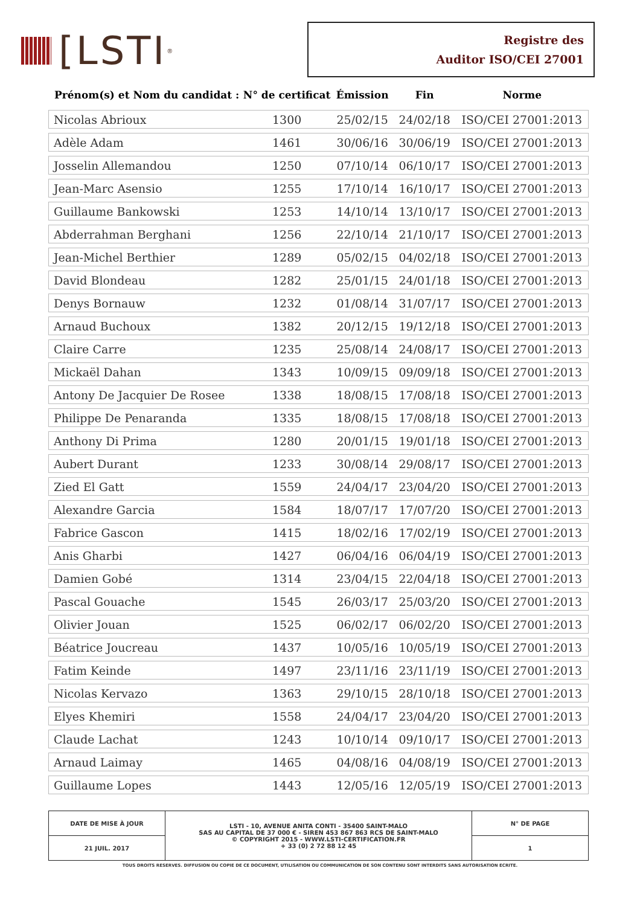[LSTI<sup>®</sup>
Registre des
Auditor ISO/CEI 27001
| Prénom(s) et Nom du candidat : | N° de certificat | Émission | Fin | Norme |
| --- | --- | --- | --- | --- |
| Nicolas Abrioux | 1300 | 25/02/15 | 24/02/18 | ISO/CEI 27001:2013 |
| Adèle Adam | 1461 | 30/06/16 | 30/06/19 | ISO/CEI 27001:2013 |
| Josselin Allemandou | 1250 | 07/10/14 | 06/10/17 | ISO/CEI 27001:2013 |
| Jean-Marc Asensio | 1255 | 17/10/14 | 16/10/17 | ISO/CEI 27001:2013 |
| Guillaume Bankowski | 1253 | 14/10/14 | 13/10/17 | ISO/CEI 27001:2013 |
| Abderrahman Berghani | 1256 | 22/10/14 | 21/10/17 | ISO/CEI 27001:2013 |
| Jean-Michel Berthier | 1289 | 05/02/15 | 04/02/18 | ISO/CEI 27001:2013 |
| David Blondeau | 1282 | 25/01/15 | 24/01/18 | ISO/CEI 27001:2013 |
| Denys Bornauw | 1232 | 01/08/14 | 31/07/17 | ISO/CEI 27001:2013 |
| Arnaud Buchoux | 1382 | 20/12/15 | 19/12/18 | ISO/CEI 27001:2013 |
| Claire Carre | 1235 | 25/08/14 | 24/08/17 | ISO/CEI 27001:2013 |
| Mickaël Dahan | 1343 | 10/09/15 | 09/09/18 | ISO/CEI 27001:2013 |
| Antony De Jacquier De Rosee | 1338 | 18/08/15 | 17/08/18 | ISO/CEI 27001:2013 |
| Philippe De Penaranda | 1335 | 18/08/15 | 17/08/18 | ISO/CEI 27001:2013 |
| Anthony Di Prima | 1280 | 20/01/15 | 19/01/18 | ISO/CEI 27001:2013 |
| Aubert Durant | 1233 | 30/08/14 | 29/08/17 | ISO/CEI 27001:2013 |
| Zied El Gatt | 1559 | 24/04/17 | 23/04/20 | ISO/CEI 27001:2013 |
| Alexandre Garcia | 1584 | 18/07/17 | 17/07/20 | ISO/CEI 27001:2013 |
| Fabrice Gascon | 1415 | 18/02/16 | 17/02/19 | ISO/CEI 27001:2013 |
| Anis Gharbi | 1427 | 06/04/16 | 06/04/19 | ISO/CEI 27001:2013 |
| Damien Gobé | 1314 | 23/04/15 | 22/04/18 | ISO/CEI 27001:2013 |
| Pascal Gouache | 1545 | 26/03/17 | 25/03/20 | ISO/CEI 27001:2013 |
| Olivier Jouan | 1525 | 06/02/17 | 06/02/20 | ISO/CEI 27001:2013 |
| Béatrice Joucreau | 1437 | 10/05/16 | 10/05/19 | ISO/CEI 27001:2013 |
| Fatim Keinde | 1497 | 23/11/16 | 23/11/19 | ISO/CEI 27001:2013 |
| Nicolas Kervazo | 1363 | 29/10/15 | 28/10/18 | ISO/CEI 27001:2013 |
| Elyes Khemiri | 1558 | 24/04/17 | 23/04/20 | ISO/CEI 27001:2013 |
| Claude Lachat | 1243 | 10/10/14 | 09/10/17 | ISO/CEI 27001:2013 |
| Arnaud Laimay | 1465 | 04/08/16 | 04/08/19 | ISO/CEI 27001:2013 |
| Guillaume Lopes | 1443 | 12/05/16 | 12/05/19 | ISO/CEI 27001:2013 |
| DATE DE MISE À JOUR | LSTI - 10, AVENUE ANITA CONTI - 35400 SAINT-MALO SAS AU CAPITAL DE 37 000 € - SIREN 453 867 863 RCS DE SAINT-MALO © COPYRIGHT 2015 - WWW.LSTI-CERTIFICATION.FR + 33 (0) 2 72 88 12 45 | N° DE PAGE |
| 21 JUIL. 2017 | | 1 |
TOUS DROITS RESERVES. DIFFUSION OU COPIE DE CE DOCUMENT, UTILISATION OU COMMUNICATION DE SON CONTENU SONT INTERDITS SANS AUTORISATION ECRITE.